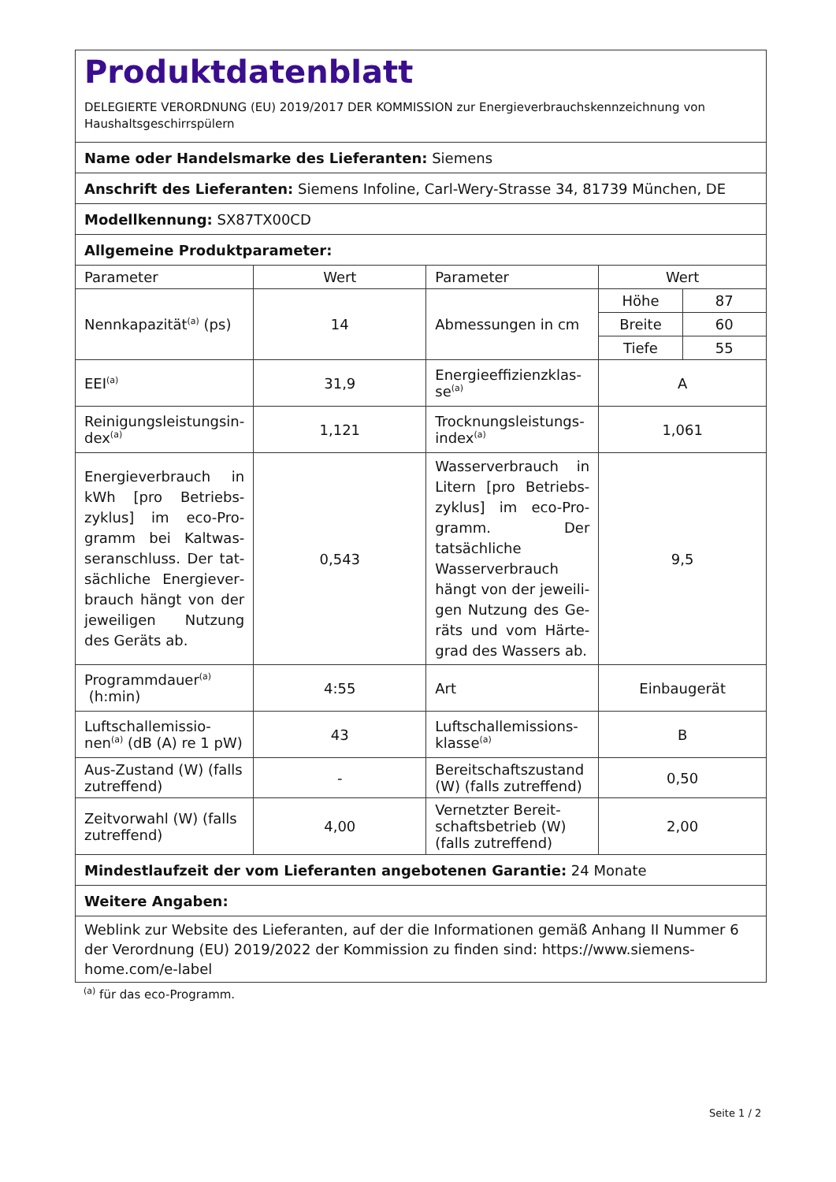| Produktdatenblatt DELEGIERTE VERORDNUNG (EU) 2019/2017 DER KOMMISSION zur Energieverbrauchskennzeichnung von Haushaltsgeschirrspülern | | | |
| Name oder Handelsmarke des Lieferanten: Siemens | | | |
| Anschrift des Lieferanten: Siemens Infoline, Carl-Wery-Strasse 34, 81739 München, DE | | | |
| Modellkennung: SX87TX00CD | | | |
| Allgemeine Produktparameter: | | | |
| Parameter | Wert | Parameter | Wert |
| Nennkapazität<sup>(a)</sup> (ps) | 14 | Abmessungen in cm | / Höhe / 87 / / Breite / 60 / / Tiefe / 55 / |
| EEI<sup>(a)</sup> | 31,9 | Energieeffizienzklas­se<sup>(a)</sup> | A |
| Reinigungsleistungsin­dex<sup>(a)</sup> | 1,121 | Trocknungsleistungs­index<sup>(a)</sup> | 1,061 |
| Energieverbrauch in kWh [pro Betriebs­zyklus] im eco-Pro­gramm bei Kaltwas­seranschluss. Der tat­sächliche Energiever­brauch hängt von der jeweiligen Nut­zung des Geräts ab. | 0,543 | Wasserverbrauch in Li­tern [pro Betriebs­zyklus] im eco-Pro­gramm. Der tatsächli­che Wasserverbrauch hängt von der jeweili­gen Nutzung des Ge­räts und vom Härte­grad des Wassers ab. | 9,5 |
| Programmdauer<sup>(a)</sup> (h:min) | 4:55 | Art | Einbaugerät |
| Luftschallemissio­nen<sup>(a)</sup> (dB (A) re 1 pW) | 43 | Luftschallemissions­klasse<sup>(a)</sup> | B |
| Aus-Zustand (W) (falls zutreffend) | - | Bereitschaftszustand (W) (falls zutreffend) | 0,50 |
| Zeitvorwahl (W) (falls zutreffend) | 4,00 | Vernetzter Bereit­schaftsbetrieb (W) (falls zutreffend) | 2,00 |
| Mindestlaufzeit der vom Lieferanten angebotenen Garantie: 24 Monate | | | |
| Weitere Angaben: | | | |
| Weblink zur Website des Lieferanten, auf der die Informationen gemäß Anhang II Nummer 6 der Verordnung (EU) 2019/2022 der Kommission zu finden sind: https://www.siemens-home.com/e-label | | | |
<sup>(a)</sup> für das eco-Programm.
Seite 1 / 2